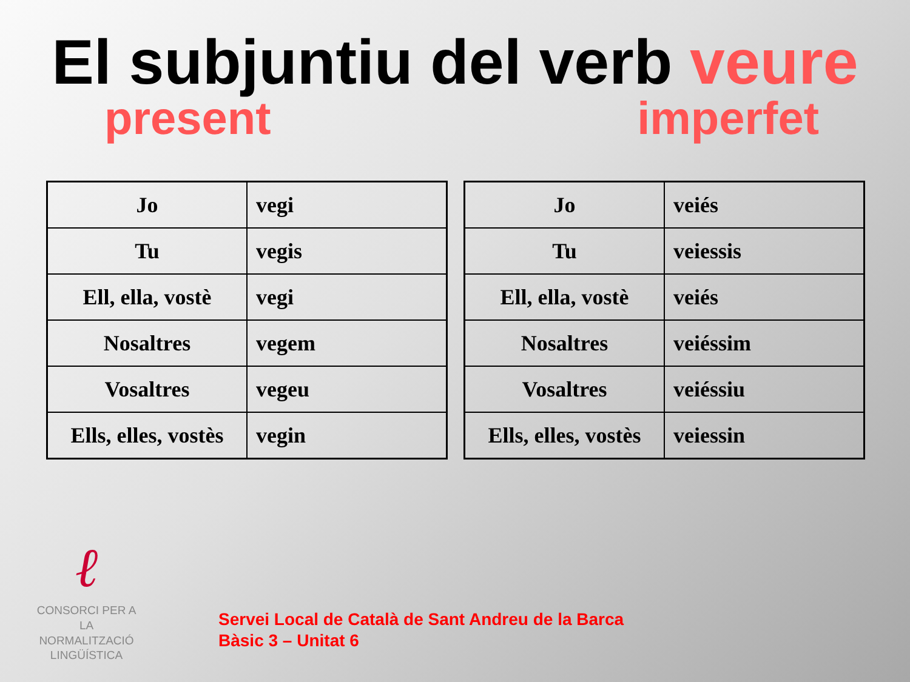El subjuntiu del verb veure
present imperfet
| Jo | vegi |
| Tu | vegis |
| Ell, ella, vostè | vegi |
| Nosaltres | vegem |
| Vosaltres | vegeu |
| Ells, elles, vostès | vegin |
| Jo | veiés |
| Tu | veiessis |
| Ell, ella, vostè | veiés |
| Nosaltres | veiéssim |
| Vosaltres | veiéssiu |
| Ells, elles, vostès | veiessin |
ℓ
CONSORCI PER A
LA NORMALITZACIÓ
LINGÜÍSTICA
Servei Local de Català de Sant Andreu de la Barca
Bàsic 3 – Unitat 6